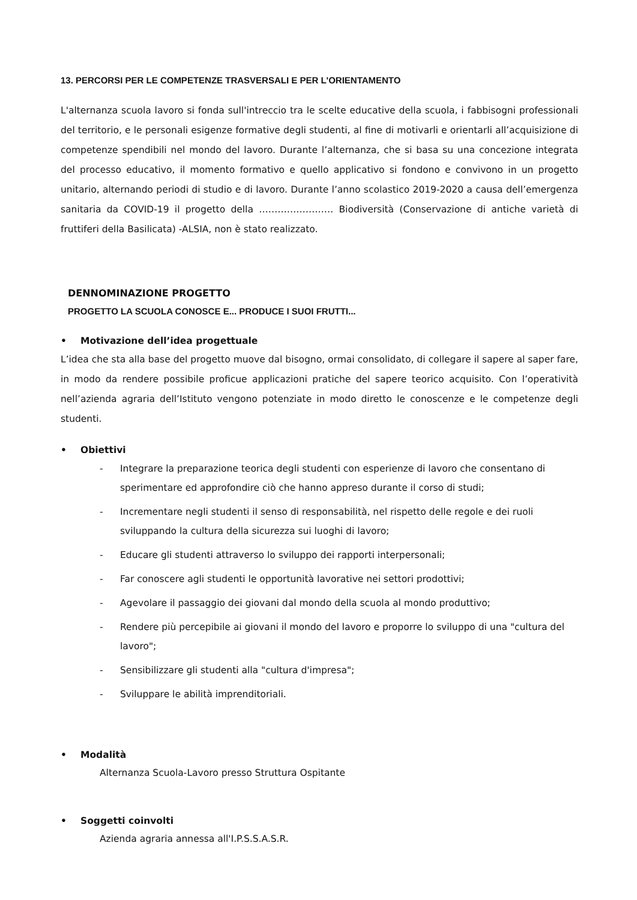13. PERCORSI PER LE COMPETENZE TRASVERSALI E PER L'ORIENTAMENTO
L'alternanza scuola lavoro si fonda sull'intreccio tra le scelte educative della scuola, i fabbisogni professionali del territorio, e le personali esigenze formative degli studenti, al fine di motivarli e orientarli all’acquisizione di competenze spendibili nel mondo del lavoro. Durante l’alternanza, che si basa su una concezione integrata del processo educativo, il momento formativo e quello applicativo si fondono e convivono in un progetto unitario, alternando periodi di studio e di lavoro. Durante l’anno scolastico 2019-2020 a causa dell’emergenza sanitaria da COVID-19 il progetto della …………………… Biodiversità (Conservazione di antiche varietà di fruttiferi della Basilicata) -ALSIA, non è stato realizzato.
DENNOMINAZIONE PROGETTO
PROGETTO LA SCUOLA CONOSCE E... PRODUCE I SUOI FRUTTI...
• Motivazione dell’idea progettuale
L’idea che sta alla base del progetto muove dal bisogno, ormai consolidato, di collegare il sapere al saper fare, in modo da rendere possibile proficue applicazioni pratiche del sapere teorico acquisito. Con l’operatività nell’azienda agraria dell’Istituto vengono potenziate in modo diretto le conoscenze e le competenze degli studenti.
• Obiettivi
- Integrare la preparazione teorica degli studenti con esperienze di lavoro che consentano di sperimentare ed approfondire ciò che hanno appreso durante il corso di studi;
- Incrementare negli studenti il senso di responsabilità, nel rispetto delle regole e dei ruoli sviluppando la cultura della sicurezza sui luoghi di lavoro;
- Educare gli studenti attraverso lo sviluppo dei rapporti interpersonali;
- Far conoscere agli studenti le opportunità lavorative nei settori prodottivi;
- Agevolare il passaggio dei giovani dal mondo della scuola al mondo produttivo;
- Rendere più percepibile ai giovani il mondo del lavoro e proporre lo sviluppo di una "cultura del lavoro";
- Sensibilizzare gli studenti alla "cultura d'impresa";
- Sviluppare le abilità imprenditoriali.
• Modalità
Alternanza Scuola-Lavoro presso Struttura Ospitante
• Soggetti coinvolti
Azienda agraria annessa all'I.P.S.S.A.S.R.